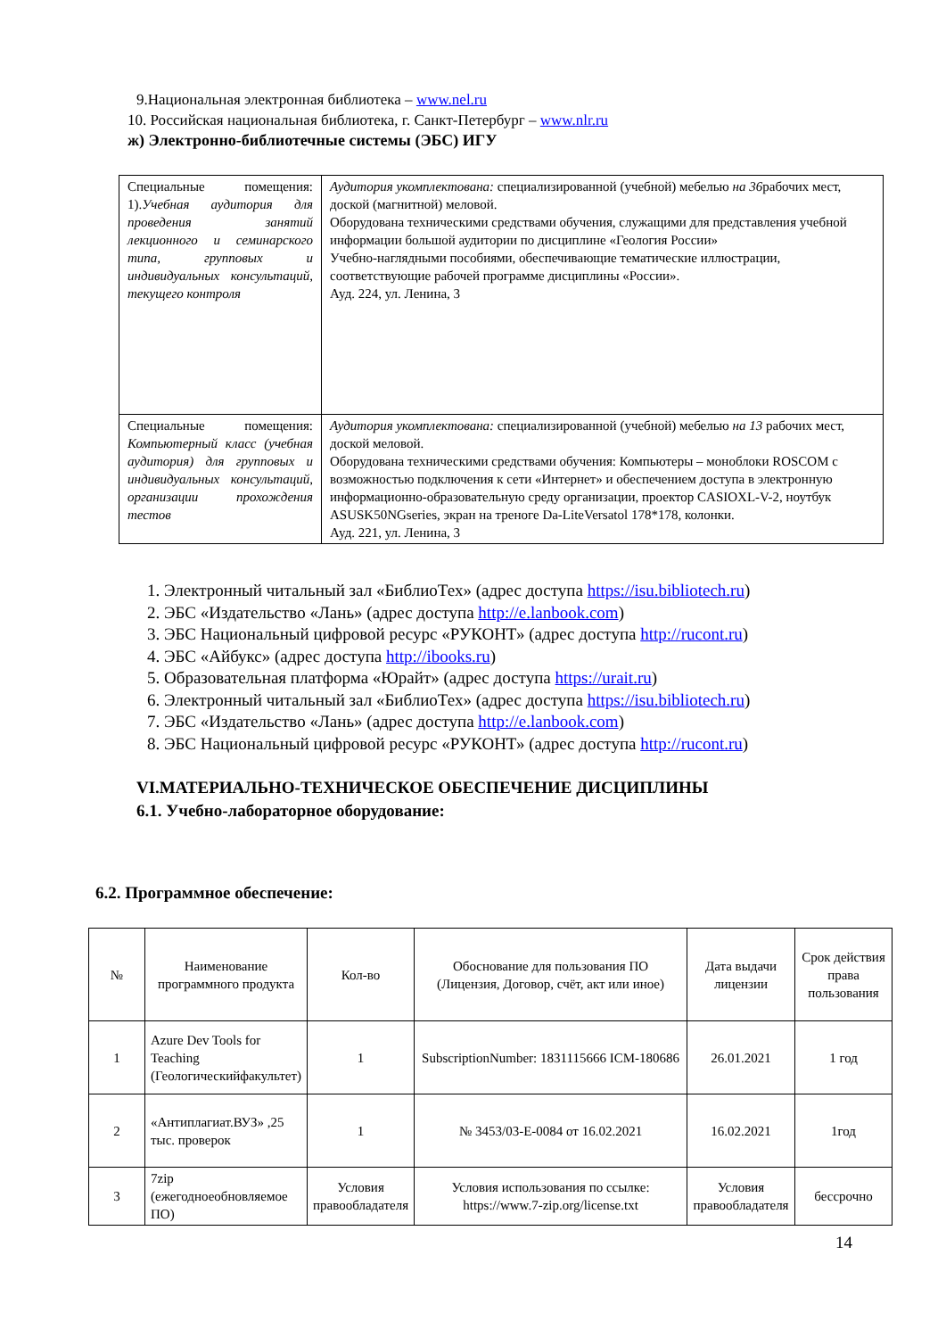9.Национальная электронная библиотека – www.nel.ru
10. Российская национальная библиотека, г. Санкт-Петербург – www.nlr.ru
ж) Электронно-библиотечные системы (ЭБС) ИГУ
| Специальные помещения: 1). Учебная аудитория для проведения занятий лекционного и семинарского типа, групповых и индивидуальных консультаций, текущего контроля | Аудитория укомплектована: специализированной (учебной) мебелью на 36 рабочих мест, доской (магнитной) меловой. Оборудована техническими средствами обучения, служащими для представления учебной информации большой аудитории по дисциплине «Геология России» Учебно-наглядными пособиями, обеспечивающие тематические иллюстрации, соответствующие рабочей программе дисциплины «России». Ауд. 224, ул. Ленина, 3 |
| Специальные помещения: Компьютерный класс (учебная аудитория) для групповых и индивидуальных консультаций, организации прохождения тестов | Аудитория укомплектована: специализированной (учебной) мебелью на 13 рабочих мест, доской меловой. Оборудована техническими средствами обучения: Компьютеры – моноблоки ROSCOM с возможностью подключения к сети «Интернет» и обеспечением доступа в электронную информационно-образовательную среду организации, проектор CASIOXL-V-2, ноутбук ASUSK50NGseries, экран на треноге Da-LiteVersatol 178*178, колонки. Ауд. 221, ул. Ленина, 3 |
1. Электронный читальный зал «БиблиоТех» (адрес доступа https://isu.bibliotech.ru)
2. ЭБС «Издательство «Лань» (адрес доступа http://e.lanbook.com)
3. ЭБС Национальный цифровой ресурс «РУКОНТ» (адрес доступа http://rucont.ru)
4. ЭБС «Айбукс» (адрес доступа http://ibooks.ru)
5. Образовательная платформа «Юрайт» (адрес доступа https://urait.ru)
6. Электронный читальный зал «БиблиоТех» (адрес доступа https://isu.bibliotech.ru)
7. ЭБС «Издательство «Лань» (адрес доступа http://e.lanbook.com)
8. ЭБС Национальный цифровой ресурс «РУКОНТ» (адрес доступа http://rucont.ru)
VI.МАТЕРИАЛЬНО-ТЕХНИЧЕСКОЕ ОБЕСПЕЧЕНИЕ ДИСЦИПЛИНЫ
6.1. Учебно-лабораторное оборудование:
6.2. Программное обеспечение:
| № | Наименование программного продукта | Кол-во | Обоснование для пользования ПО (Лицензия, Договор, счёт, акт или иное) | Дата выдачи лицензии | Срок действия права пользования |
| 1 | Azure Dev Tools for Teaching (Геологическийфакультет) | 1 | SubscriptionNumber: 1831115666 ICM-180686 | 26.01.2021 | 1 год |
| 2 | «Антиплагиат.ВУЗ» ,25 тыс. проверок | 1 | № 3453/03-Е-0084 от 16.02.2021 | 16.02.2021 | 1год |
| 3 | 7zip (ежегодноеобновляемое ПО) | Условия правообладателя | Условия использования по ссылке: https://www.7-zip.org/license.txt | Условия правообладателя | бессрочно |
14